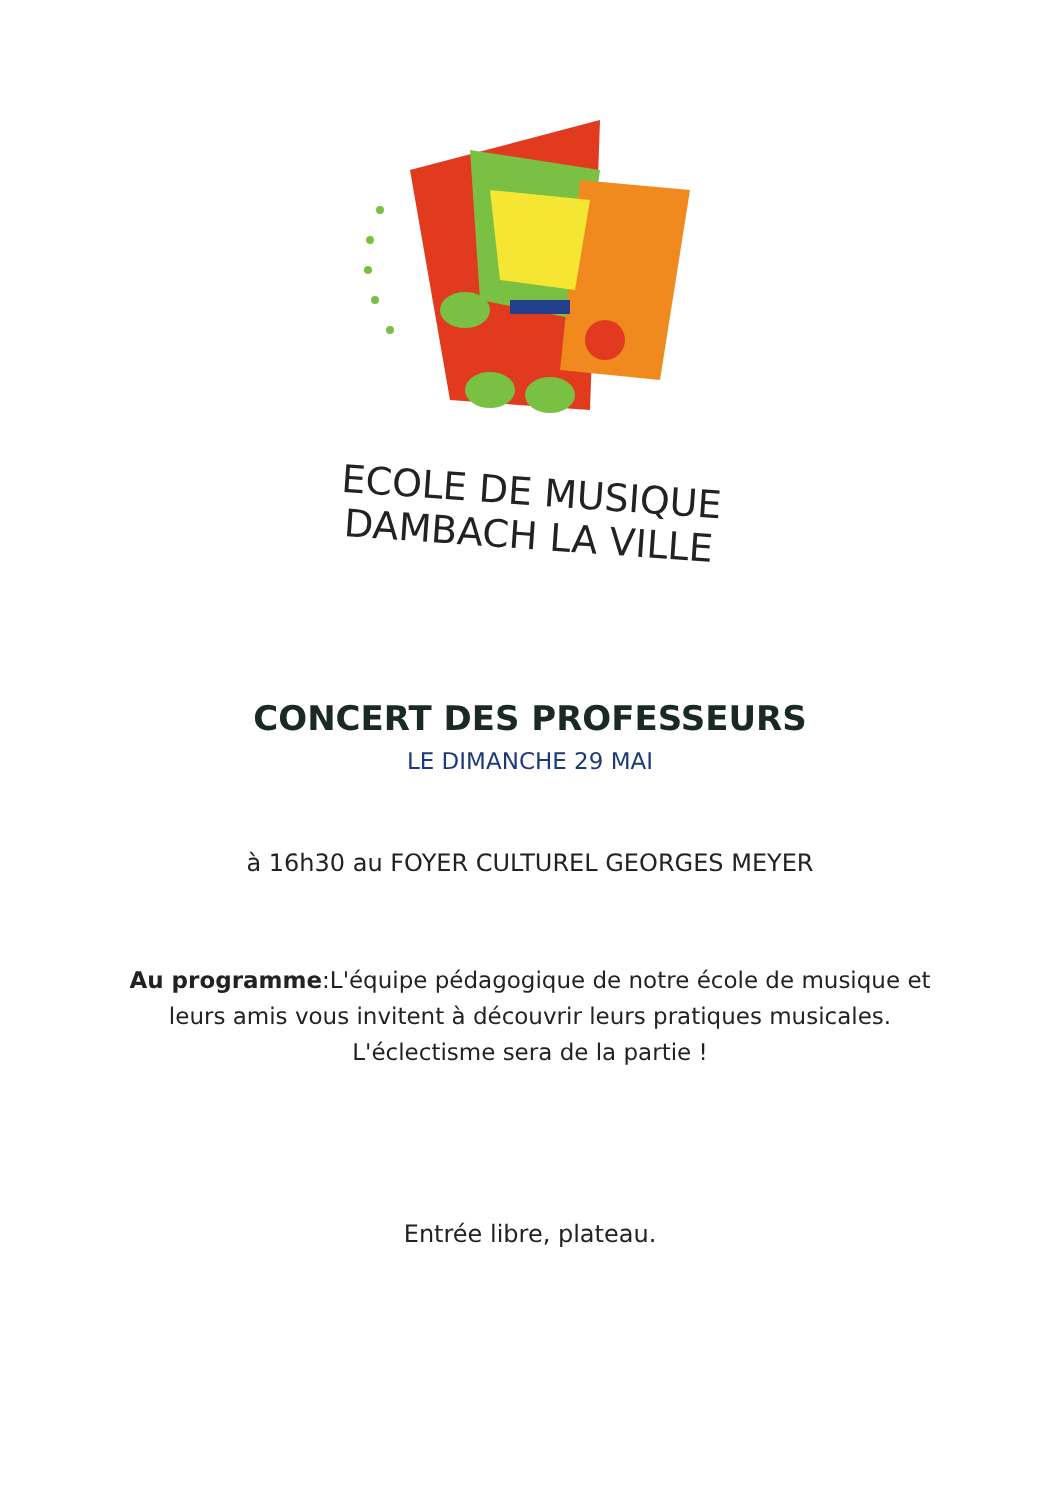ECOLE DE MUSIQUE
DAMBACH LA VILLE
CONCERT DES PROFESSEURS
LE DIMANCHE 29 MAI
à 16h30 au FOYER CULTUREL GEORGES MEYER
Au programme:L'équipe pédagogique de notre école de musique et
leurs amis vous invitent à découvrir leurs pratiques musicales.
L'éclectisme sera de la partie !
Entrée libre, plateau.